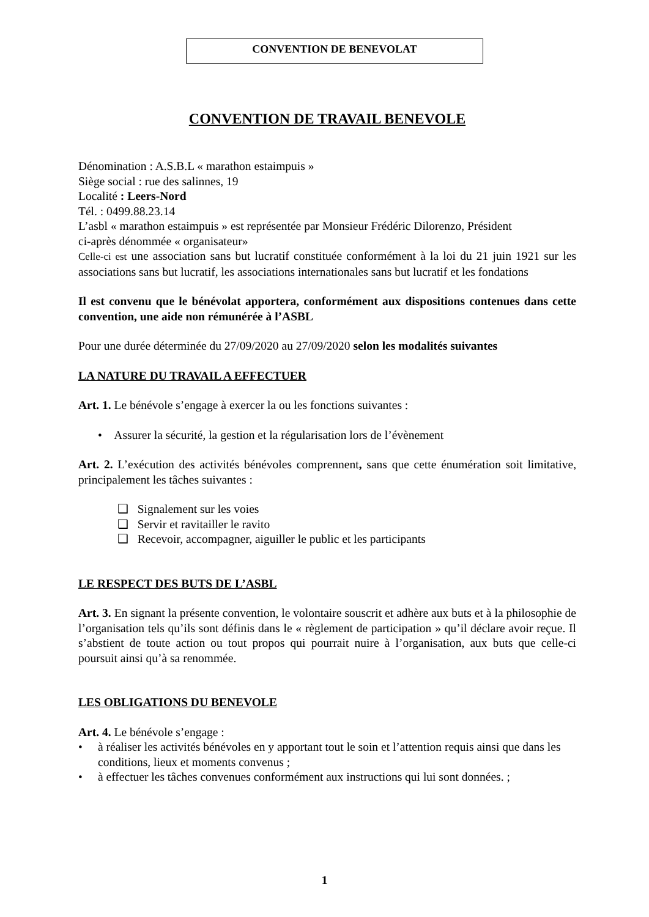CONVENTION DE BENEVOLAT
CONVENTION DE TRAVAIL BENEVOLE
Dénomination : A.S.B.L « marathon estaimpuis »
Siège social : rue des salinnes, 19
Localité : Leers-Nord
Tél. : 0499.88.23.14
L’asbl « marathon estaimpuis » est représentée par Monsieur Frédéric Dilorenzo, Président
ci-après dénommée « organisateur»
Celle-ci est une association sans but lucratif constituée conformément à la loi du 21 juin 1921 sur les associations sans but lucratif, les associations internationales sans but lucratif et les fondations
Il est convenu que le bénévolat apportera, conformément aux dispositions contenues dans cette convention, une aide non rémunérée à l’ASBL
Pour une durée déterminée du 27/09/2020 au 27/09/2020 selon les modalités suivantes
LA NATURE DU TRAVAIL A EFFECTUER
Art. 1. Le bénévole s’engage à exercer la ou les fonctions suivantes :
• Assurer la sécurité, la gestion et la régularisation lors de l’évènement
Art. 2. L’exécution des activités bénévoles comprennent, sans que cette énumération soit limitative, principalement les tâches suivantes :
❑ Signalement sur les voies
❑ Servir et ravitailler le ravito
❑ Recevoir, accompagner, aiguiller le public et les participants
LE RESPECT DES BUTS DE L’ASBL
Art. 3. En signant la présente convention, le volontaire souscrit et adhère aux buts et à la philosophie de l’organisation tels qu’ils sont définis dans le « règlement de participation » qu’il déclare avoir reçue. Il s’abstient de toute action ou tout propos qui pourrait nuire à l’organisation, aux buts que celle-ci poursuit ainsi qu’à sa renommée.
LES OBLIGATIONS DU BENEVOLE
Art. 4. Le bénévole s’engage :
• à réaliser les activités bénévoles en y apportant tout le soin et l’attention requis ainsi que dans les conditions, lieux et moments convenus ;
• à effectuer les tâches convenues conformément aux instructions qui lui sont données. ;
1